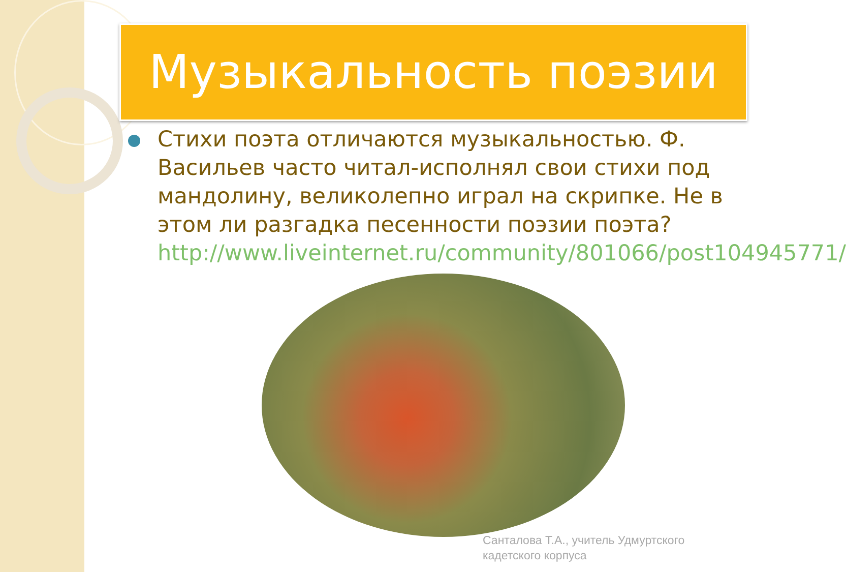Музыкальность поэзии
Стихи поэта отличаются музыкальностью. Ф. Васильев часто читал-исполнял свои стихи под мандолину, великолепно играл на скрипке. Не в этом ли разгадка песенности поэзии поэта? http://www.liveinternet.ru/community/801066/post104945771/
Санталова Т.А., учитель Удмуртского
кадетского корпуса